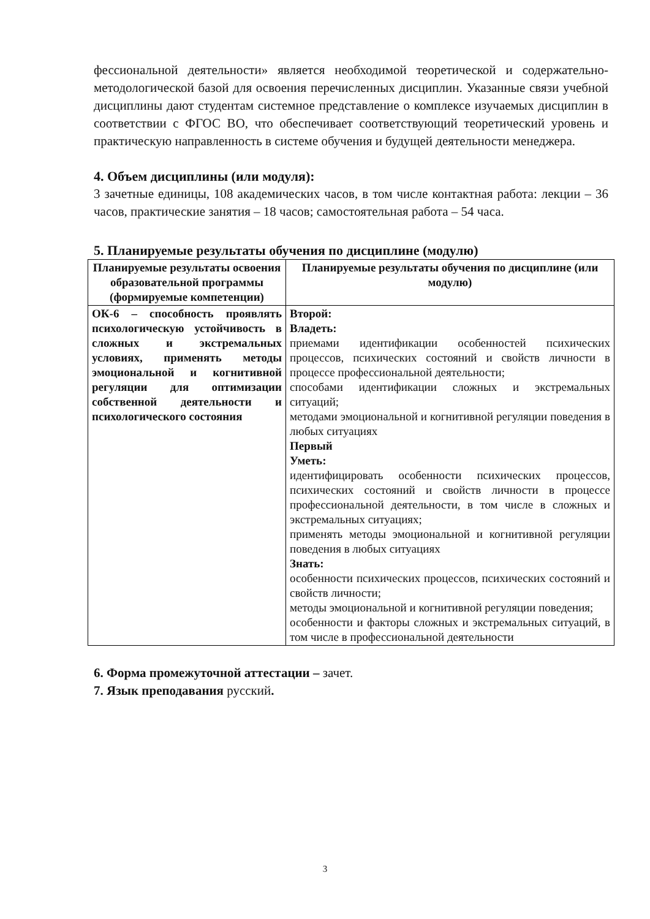фессиональной деятельности» является необходимой теоретической и содержательно-методологической базой для освоения перечисленных дисциплин. Указанные связи учебной дисциплины дают студентам системное представление о комплексе изучаемых дисциплин в соответствии с ФГОС ВО, что обеспечивает соответствующий теоретический уровень и практическую направленность в системе обучения и будущей деятельности менеджера.
4. Объем дисциплины (или модуля):
3 зачетные единицы, 108 академических часов, в том числе контактная работа: лекции – 36 часов, практические занятия – 18 часов; самостоятельная работа – 54 часа.
5. Планируемые результаты обучения по дисциплине (модулю)
| Планируемые результаты освоения образовательной программы (формируемые компетенции) | Планируемые результаты обучения по дисциплине (или модулю) |
| --- | --- |
| ОК-6 – способность проявлять психологическую устойчивость в сложных и экстремальных условиях, применять методы эмоциональной и когнитивной регуляции для оптимизации собственной деятельности и психологического состояния | Второй: Владеть: приемами идентификации особенностей психических процессов, психических состояний и свойств личности в процессе профессиональной деятельности; способами идентификации сложных и экстремальных ситуаций; методами эмоциональной и когнитивной регуляции поведения в любых ситуациях Первый Уметь: идентифицировать особенности психических процессов, психических состояний и свойств личности в процессе профессиональной деятельности, в том числе в сложных и экстремальных ситуациях; применять методы эмоциональной и когнитивной регуляции поведения в любых ситуациях Знать: особенности психических процессов, психических состояний и свойств личности; методы эмоциональной и когнитивной регуляции поведения; особенности и факторы сложных и экстремальных ситуаций, в том числе в профессиональной деятельности |
6. Форма промежуточной аттестации – зачет.
7. Язык преподавания русский.
3